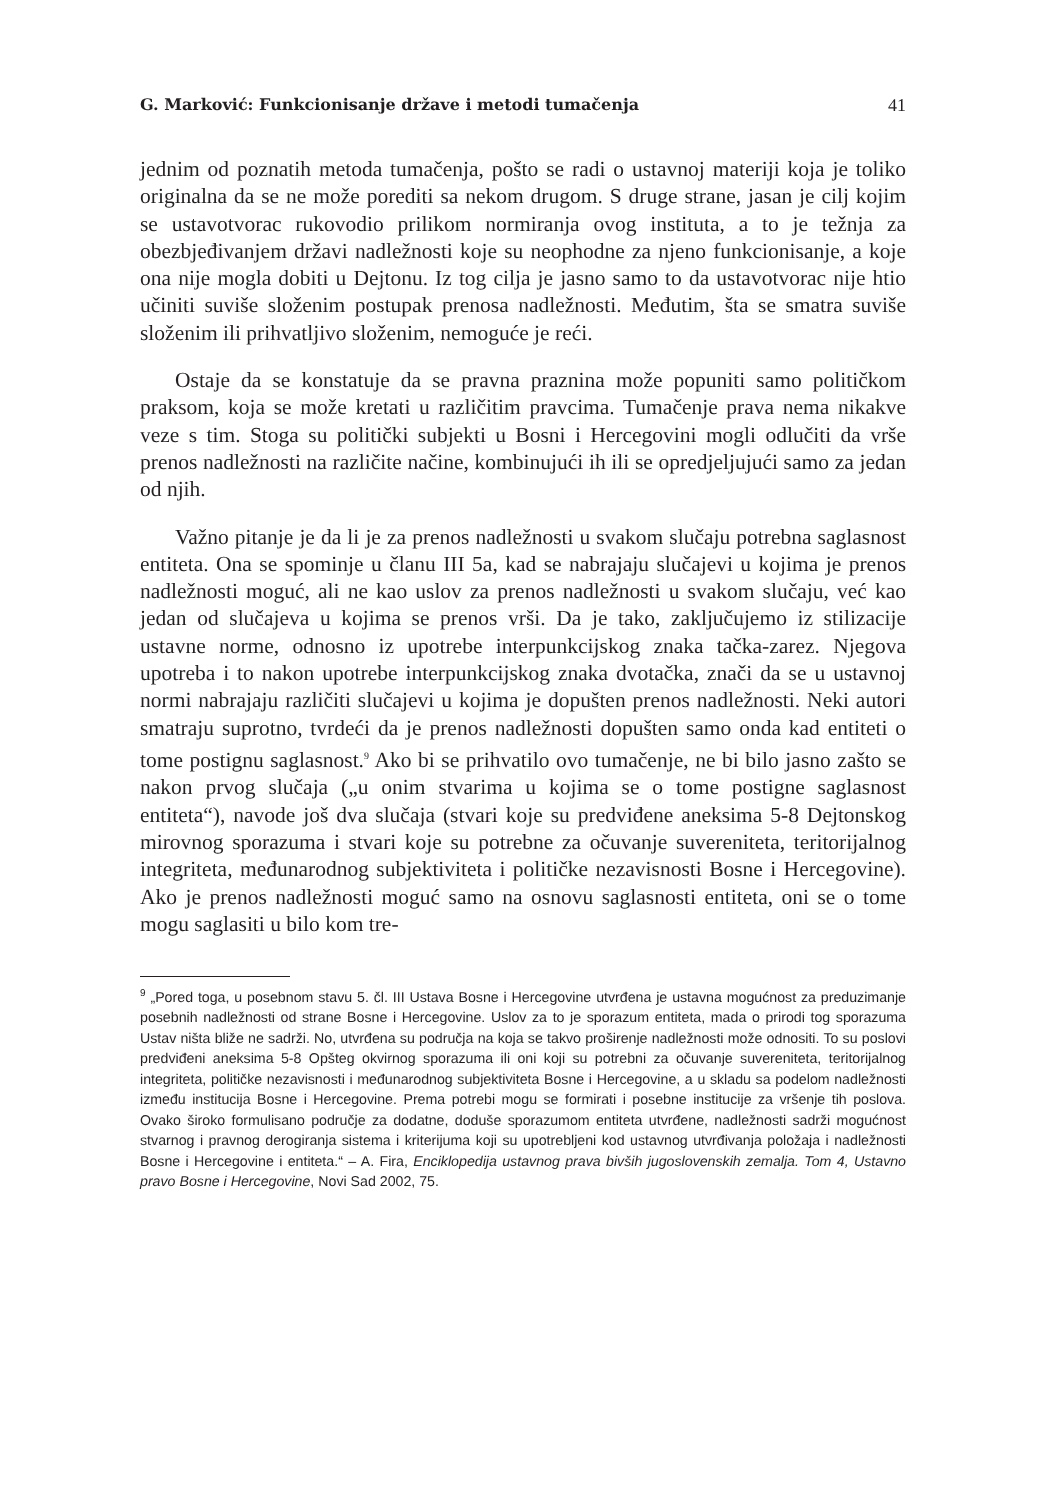G. Marković: Funkcionisanje države i metodi tumačenja 41
jednim od poznatih metoda tumačenja, pošto se radi o ustavnoj materiji koja je toliko originalna da se ne može porediti sa nekom drugom. S druge strane, jasan je cilj kojim se ustavotvorac rukovodio prilikom normiranja ovog instituta, a to je težnja za obezbjeđivanjem državi nadležnosti koje su neophodne za njeno funkcionisanje, a koje ona nije mogla dobiti u Dejtonu. Iz tog cilja je jasno samo to da ustavotvorac nije htio učiniti suviše složenim postupak prenosa nadležnosti. Međutim, šta se smatra suviše složenim ili prihvatljivo složenim, nemoguće je reći.
Ostaje da se konstatuje da se pravna praznina može popuniti samo političkom praksom, koja se može kretati u različitim pravcima. Tumačenje prava nema nikakve veze s tim. Stoga su politički subjekti u Bosni i Hercegovini mogli odlučiti da vrše prenos nadležnosti na različite načine, kombinujući ih ili se opredjeljujući samo za jedan od njih.
Važno pitanje je da li je za prenos nadležnosti u svakom slučaju potrebna saglasnost entiteta. Ona se spominje u članu III 5a, kad se nabrajaju slučajevi u kojima je prenos nadležnosti moguć, ali ne kao uslov za prenos nadležnosti u svakom slučaju, već kao jedan od slučajeva u kojima se prenos vrši. Da je tako, zaključujemo iz stilizacije ustavne norme, odnosno iz upotrebe interpunkcijskog znaka tačka-zarez. Njegova upotreba i to nakon upotrebe interpunkcijskog znaka dvotačka, znači da se u ustavnoj normi nabrajaju različiti slučajevi u kojima je dopušten prenos nadležnosti. Neki autori smatraju suprotno, tvrdeći da je prenos nadležnosti dopušten samo onda kad entiteti o tome postignu saglasnost.<sup>9</sup> Ako bi se prihvatilo ovo tumačenje, ne bi bilo jasno zašto se nakon prvog slučaja („u onim stvarima u kojima se o tome postigne saglasnost entiteta“), navode još dva slučaja (stvari koje su predviđene aneksima 5-8 Dejtonskog mirovnog sporazuma i stvari koje su potrebne za očuvanje suvereniteta, teritorijalnog integriteta, međunarodnog subjektiviteta i političke nezavisnosti Bosne i Hercegovine). Ako je prenos nadležnosti moguć samo na osnovu saglasnosti entiteta, oni se o tome mogu saglasiti u bilo kom tre-
<sup>9</sup> „Pored toga, u posebnom stavu 5. čl. III Ustava Bosne i Hercegovine utvrđena je ustavna mogućnost za preduzimanje posebnih nadležnosti od strane Bosne i Hercegovine. Uslov za to je sporazum entiteta, mada o prirodi tog sporazuma Ustav ništa bliže ne sadrži. No, utvrđena su područja na koja se takvo proširenje nadležnosti može odnositi. To su poslovi predviđeni aneksima 5-8 Opšteg okvirnog sporazuma ili oni koji su potrebni za očuvanje suvereniteta, teritorijalnog integriteta, političke nezavisnosti i međunarodnog subjektiviteta Bosne i Hercegovine, a u skladu sa podelom nadležnosti između institucija Bosne i Hercegovine. Prema potrebi mogu se formirati i posebne institucije za vršenje tih poslova. Ovako široko formulisano područje za dodatne, doduše sporazumom entiteta utvrđene, nadležnosti sadrži mogućnost stvarnog i pravnog derogiranja sistema i kriterijuma koji su upotrebljeni kod ustavnog utvrđivanja položaja i nadležnosti Bosne i Hercegovine i entiteta.“ – A. Fira, Enciklopedija ustavnog prava bivših jugoslovenskih zemalja. Tom 4, Ustavno pravo Bosne i Hercegovine, Novi Sad 2002, 75.